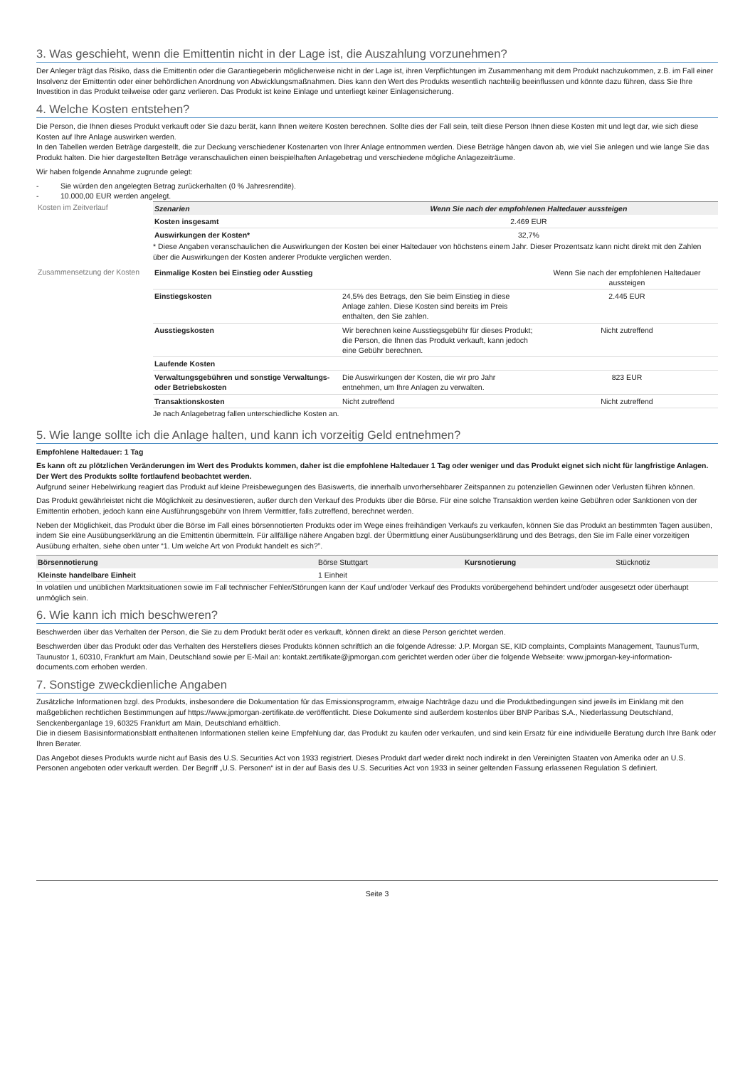3. Was geschieht, wenn die Emittentin nicht in der Lage ist, die Auszahlung vorzunehmen?
Der Anleger trägt das Risiko, dass die Emittentin oder die Garantiegeberin möglicherweise nicht in der Lage ist, ihren Verpflichtungen im Zusammenhang mit dem Produkt nachzukommen, z.B. im Fall einer Insolvenz der Emittentin oder einer behördlichen Anordnung von Abwicklungsmaßnahmen. Dies kann den Wert des Produkts wesentlich nachteilig beeinflussen und könnte dazu führen, dass Sie Ihre Investition in das Produkt teilweise oder ganz verlieren. Das Produkt ist keine Einlage und unterliegt keiner Einlagensicherung.
4. Welche Kosten entstehen?
Die Person, die Ihnen dieses Produkt verkauft oder Sie dazu berät, kann Ihnen weitere Kosten berechnen. Sollte dies der Fall sein, teilt diese Person Ihnen diese Kosten mit und legt dar, wie sich diese Kosten auf Ihre Anlage auswirken werden.
In den Tabellen werden Beträge dargestellt, die zur Deckung verschiedener Kostenarten von Ihrer Anlage entnommen werden. Diese Beträge hängen davon ab, wie viel Sie anlegen und wie lange Sie das Produkt halten. Die hier dargestellten Beträge veranschaulichen einen beispielhaften Anlagebetrag und verschiedene mögliche Anlagezeiträume.
Wir haben folgende Annahme zugrunde gelegt:
- Sie würden den angelegten Betrag zurückerhalten (0 % Jahresrendite).
- 10.000,00 EUR werden angelegt.
Kosten im Zeitverlauf
| Szenarien | Wenn Sie nach der empfohlenen Haltedauer aussteigen |
| --- | --- |
| Kosten insgesamt | 2.469 EUR |
| Auswirkungen der Kosten* | 32,7% |
* Diese Angaben veranschaulichen die Auswirkungen der Kosten bei einer Haltedauer von höchstens einem Jahr. Dieser Prozentsatz kann nicht direkt mit den Zahlen über die Auswirkungen der Kosten anderer Produkte verglichen werden.
Zusammensetzung der Kosten
| Einmalige Kosten bei Einstieg oder Ausstieg | | Wenn Sie nach der empfohlenen Haltedauer aussteigen |
| Einstiegskosten | 24,5% des Betrags, den Sie beim Einstieg in diese Anlage zahlen. Diese Kosten sind bereits im Preis enthalten, den Sie zahlen. | 2.445 EUR |
| Ausstiegskosten | Wir berechnen keine Ausstiegsgebühr für dieses Produkt; die Person, die Ihnen das Produkt verkauft, kann jedoch eine Gebühr berechnen. | Nicht zutreffend |
| Laufende Kosten | | |
| Verwaltungsgebühren und sonstige Verwaltungs- oder Betriebskosten | Die Auswirkungen der Kosten, die wir pro Jahr entnehmen, um Ihre Anlagen zu verwalten. | 823 EUR |
| Transaktionskosten | Nicht zutreffend | Nicht zutreffend |
Je nach Anlagebetrag fallen unterschiedliche Kosten an.
5. Wie lange sollte ich die Anlage halten, und kann ich vorzeitig Geld entnehmen?
Empfohlene Haltedauer: 1 Tag
Es kann oft zu plötzlichen Veränderungen im Wert des Produkts kommen, daher ist die empfohlene Haltedauer 1 Tag oder weniger und das Produkt eignet sich nicht für langfristige Anlagen. Der Wert des Produkts sollte fortlaufend beobachtet werden.
Aufgrund seiner Hebelwirkung reagiert das Produkt auf kleine Preisbewegungen des Basiswerts, die innerhalb unvorhersehbarer Zeitspannen zu potenziellen Gewinnen oder Verlusten führen können.
Das Produkt gewährleistet nicht die Möglichkeit zu desinvestieren, außer durch den Verkauf des Produkts über die Börse. Für eine solche Transaktion werden keine Gebühren oder Sanktionen von der Emittentin erhoben, jedoch kann eine Ausführungsgebühr von Ihrem Vermittler, falls zutreffend, berechnet werden.
Neben der Möglichkeit, das Produkt über die Börse im Fall eines börsennotierten Produkts oder im Wege eines freihändigen Verkaufs zu verkaufen, können Sie das Produkt an bestimmten Tagen ausüben, indem Sie eine Ausübungserklärung an die Emittentin übermitteln. Für allfällige nähere Angaben bzgl. der Übermittlung einer Ausübungserklärung und des Betrags, den Sie im Falle einer vorzeitigen Ausübung erhalten, siehe oben unter “1. Um welche Art von Produkt handelt es sich?”.
| Börsennotierung | Börse Stuttgart | Kursnotierung | Stücknotiz |
| Kleinste handelbare Einheit | 1 Einheit | | |
In volatilen und unüblichen Marktsituationen sowie im Fall technischer Fehler/Störungen kann der Kauf und/oder Verkauf des Produkts vorübergehend behindert und/oder ausgesetzt oder überhaupt unmöglich sein.
6. Wie kann ich mich beschweren?
Beschwerden über das Verhalten der Person, die Sie zu dem Produkt berät oder es verkauft, können direkt an diese Person gerichtet werden.
Beschwerden über das Produkt oder das Verhalten des Herstellers dieses Produkts können schriftlich an die folgende Adresse: J.P. Morgan SE, KID complaints, Complaints Management, TaunusTurm, Taunustor 1, 60310, Frankfurt am Main, Deutschland sowie per E-Mail an: kontakt.zertifikate@jpmorgan.com gerichtet werden oder über die folgende Webseite: www.jpmorgan-key-information-documents.com erhoben werden.
7. Sonstige zweckdienliche Angaben
Zusätzliche Informationen bzgl. des Produkts, insbesondere die Dokumentation für das Emissionsprogramm, etwaige Nachträge dazu und die Produktbedingungen sind jeweils im Einklang mit den maßgeblichen rechtlichen Bestimmungen auf https://www.jpmorgan-zertifikate.de veröffentlicht. Diese Dokumente sind außerdem kostenlos über BNP Paribas S.A., Niederlassung Deutschland, Senckenberganlage 19, 60325 Frankfurt am Main, Deutschland erhältlich.
Die in diesem Basisinformationsblatt enthaltenen Informationen stellen keine Empfehlung dar, das Produkt zu kaufen oder verkaufen, und sind kein Ersatz für eine individuelle Beratung durch Ihre Bank oder Ihren Berater.
Das Angebot dieses Produkts wurde nicht auf Basis des U.S. Securities Act von 1933 registriert. Dieses Produkt darf weder direkt noch indirekt in den Vereinigten Staaten von Amerika oder an U.S. Personen angeboten oder verkauft werden. Der Begriff „U.S. Personen“ ist in der auf Basis des U.S. Securities Act von 1933 in seiner geltenden Fassung erlassenen Regulation S definiert.
Seite 3